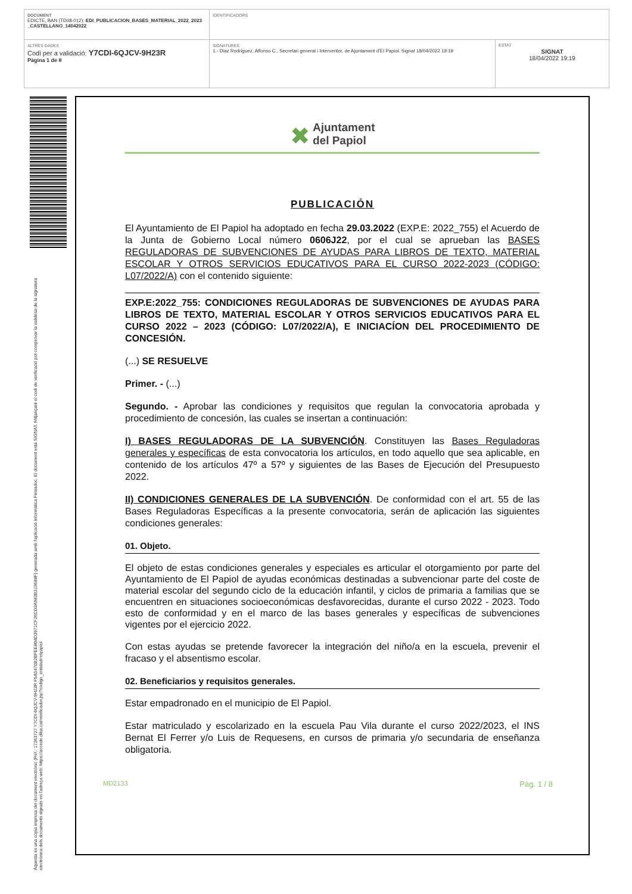| DOCUMENT EDICTE, BAN (TD08-012): EDI_PUBLICACION_BASES_MATERIAL_2022_2023 _CASTELLANO_14042022 | IDENTIFICADORS | |
| ALTRES DADES Codi per a validació: Y7CDI-6QJCV-9H23R Pàgina 1 de 8 | SIGNATURES 1.- Diaz Rodríguez, Alfonso C., Secretari general i Interventor, de Ajuntament d'El Papiol. Signat 18/04/2022 19:19 | ESTAT SIGNAT 18/04/2022 19:19 |
Aquesta és una còpia impresa del document electrònic (Ref.: 17363727 Y7CDI-6QJCV-9H23R F5A5470B2BFEE8B8D3971CF26CD3A983B319688F) generada amb l'aplicació informàtica Firmadoc. El document està SIGNAT. Mitjançant el codi de verificació pot comprovar la validesa de la signatura electrònica dels documents signats en l'adreça web: https://accede.diba.cat/verificador.jsp?codigo_entidad=elpapiol
✖ Ajuntament
del Papiol
PUBLICACIÓN
El Ayuntamiento de El Papiol ha adoptado en fecha 29.03.2022 (EXP.E: 2022_755) el Acuerdo de la Junta de Gobierno Local número 0606J22, por el cual se aprueban las BASES REGULADORAS DE SUBVENCIONES DE AYUDAS PARA LIBROS DE TEXTO, MATERIAL ESCOLAR Y OTROS SERVICIOS EDUCATIVOS PARA EL CURSO 2022-2023 (CÓDIGO: L07/2022/A) con el contenido siguiente:
EXP.E:2022_755: CONDICIONES REGULADORAS DE SUBVENCIONES DE AYUDAS PARA LIBROS DE TEXTO, MATERIAL ESCOLAR Y OTROS SERVICIOS EDUCATIVOS PARA EL CURSO 2022 – 2023 (CÓDIGO: L07/2022/A), E INICIACÍON DEL PROCEDIMIENTO DE CONCESIÓN.
(...) SE RESUELVE
Primer. - (...)
Segundo. - Aprobar las condiciones y requisitos que regulan la convocatoria aprobada y procedimiento de concesión, las cuales se insertan a continuación:
I) BASES REGULADORAS DE LA SUBVENCIÓN. Constituyen las Bases Reguladoras generales y específicas de esta convocatoria los artículos, en todo aquello que sea aplicable, en contenido de los artículos 47º a 57º y siguientes de las Bases de Ejecución del Presupuesto 2022.
II) CONDICIONES GENERALES DE LA SUBVENCIÓN. De conformidad con el art. 55 de las Bases Reguladoras Específicas a la presente convocatoria, serán de aplicación las siguientes condiciones generales:
01. Objeto.
El objeto de estas condiciones generales y especiales es articular el otorgamiento por parte del Ayuntamiento de El Papiol de ayudas económicas destinadas a subvencionar parte del coste de material escolar del segundo ciclo de la educación infantil, y ciclos de primaria a familias que se encuentren en situaciones socioeconómicas desfavorecidas, durante el curso 2022 - 2023. Todo esto de conformidad y en el marco de las bases generales y específicas de subvenciones vigentes por el ejercicio 2022.
Con estas ayudas se pretende favorecer la integración del niño/a en la escuela, prevenir el fracaso y el absentismo escolar.
02. Beneficiarios y requisitos generales.
Estar empadronado en el municipio de El Papiol.
Estar matriculado y escolarizado en la escuela Pau Vila durante el curso 2022/2023, el INS Bernat El Ferrer y/o Luis de Requesens, en cursos de primaria y/o secundaria de enseñanza obligatoria.
MD2133 Pàg. 1 / 8